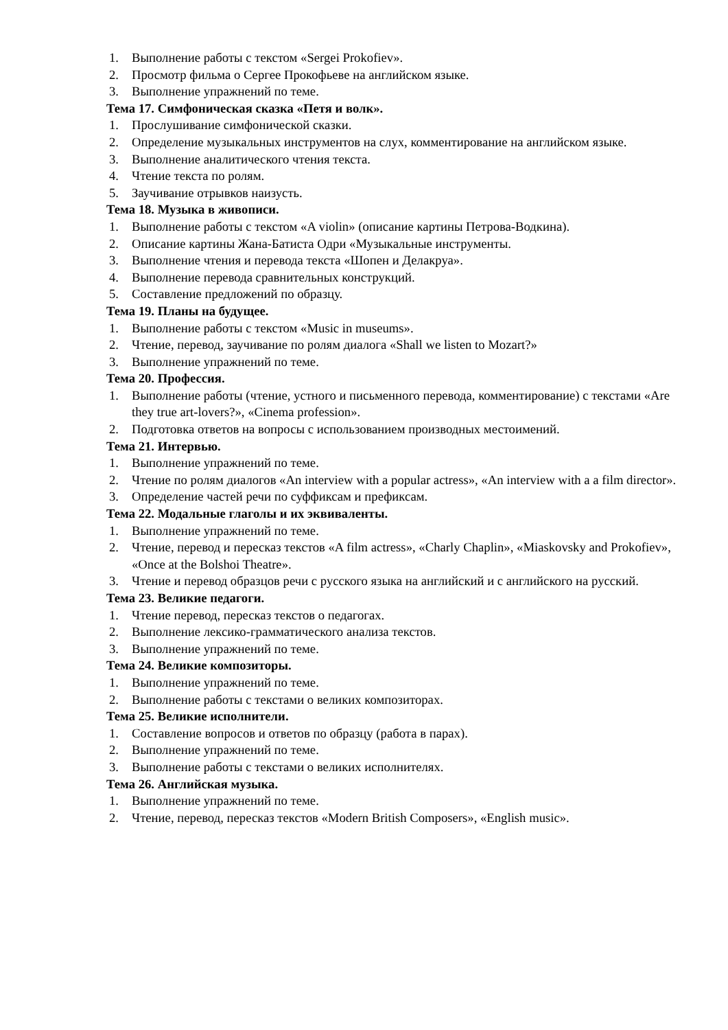1. Выполнение работы с текстом «Sergei Prokofiev».
2. Просмотр фильма о Сергее Прокофьеве на английском языке.
3. Выполнение упражнений по теме.
Тема 17. Симфоническая сказка «Петя и волк».
1. Прослушивание симфонической сказки.
2. Определение музыкальных инструментов на слух, комментирование на английском языке.
3. Выполнение аналитического чтения текста.
4. Чтение текста по ролям.
5. Заучивание отрывков наизусть.
Тема 18. Музыка в живописи.
1. Выполнение работы с текстом «A violin» (описание картины Петрова-Водкина).
2. Описание картины Жана-Батиста Одри «Музыкальные инструменты.
3. Выполнение чтения и перевода текста «Шопен и Делакруа».
4. Выполнение перевода сравнительных конструкций.
5. Составление предложений по образцу.
Тема 19. Планы на будущее.
1. Выполнение работы с текстом «Music in museums».
2. Чтение, перевод, заучивание по ролям диалога «Shall we listen to Mozart?»
3. Выполнение упражнений по теме.
Тема 20. Профессия.
1. Выполнение работы (чтение, устного и письменного перевода, комментирование) с текстами «Are they true art-lovers?», «Cinema profession».
2. Подготовка ответов на вопросы с использованием производных местоимений.
Тема 21. Интервью.
1. Выполнение упражнений по теме.
2. Чтение по ролям диалогов «An interview with a popular actress», «An interview with a a film director».
3. Определение частей речи по суффиксам и префиксам.
Тема 22. Модальные глаголы и их эквиваленты.
1. Выполнение упражнений по теме.
2. Чтение, перевод и пересказ текстов «A film actress», «Charly Chaplin», «Miaskovsky and Prokofiev», «Once at the Bolshoi Theatre».
3. Чтение и перевод образцов речи с русского языка на английский и с английского на русский.
Тема 23. Великие педагоги.
1. Чтение перевод, пересказ текстов о педагогах.
2. Выполнение лексико-грамматического анализа текстов.
3. Выполнение упражнений по теме.
Тема 24. Великие композиторы.
1. Выполнение упражнений по теме.
2. Выполнение работы с текстами о великих композиторах.
Тема 25. Великие исполнители.
1. Составление вопросов и ответов по образцу (работа в парах).
2. Выполнение упражнений по теме.
3. Выполнение работы с текстами о великих исполнителях.
Тема 26. Английская музыка.
1. Выполнение упражнений по теме.
2. Чтение, перевод, пересказ текстов «Modern British Composers», «English music».